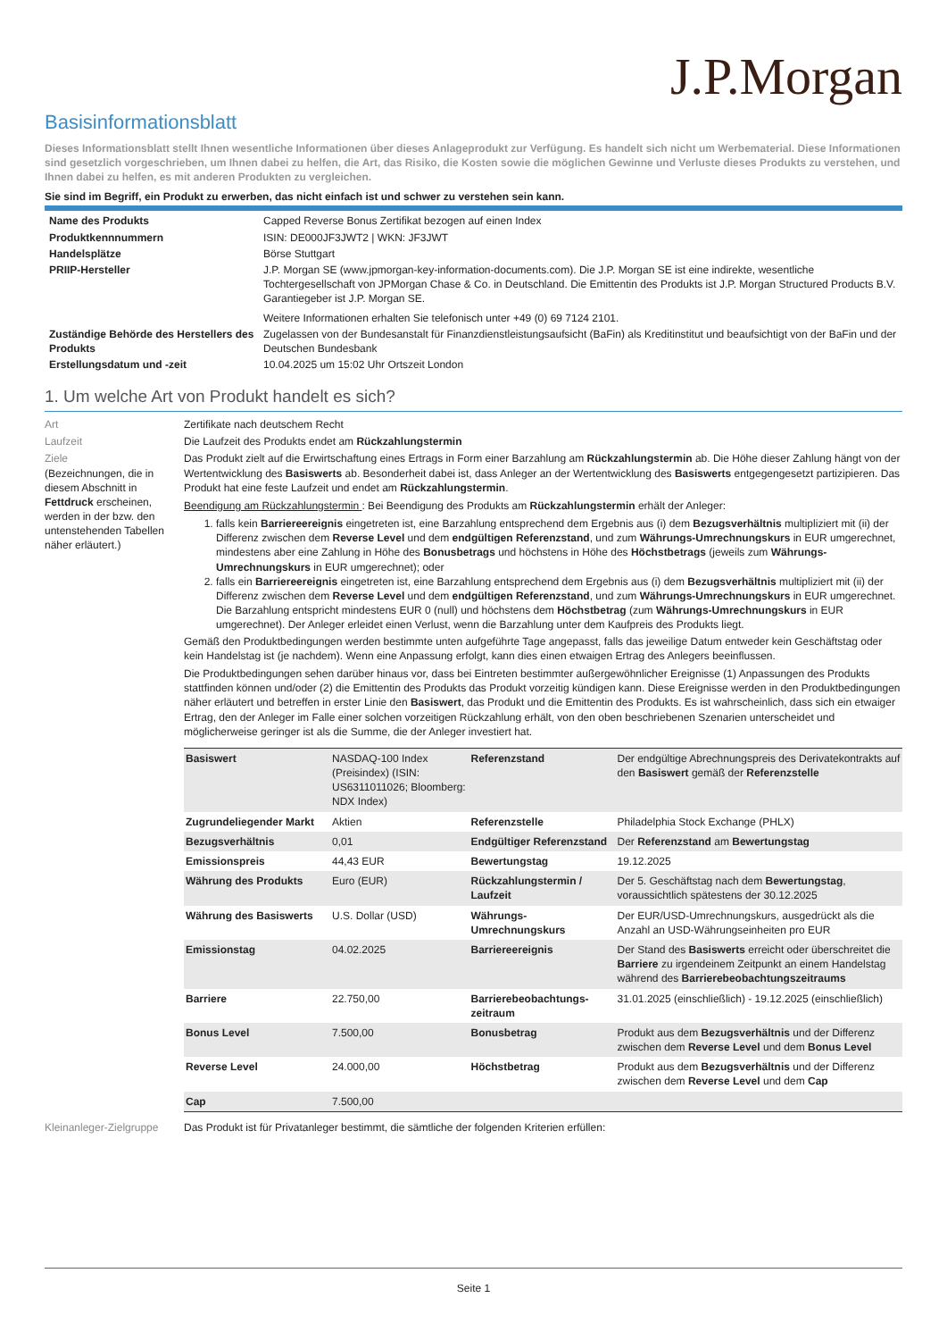J.P.Morgan
Basisinformationsblatt
Dieses Informationsblatt stellt Ihnen wesentliche Informationen über dieses Anlageprodukt zur Verfügung. Es handelt sich nicht um Werbematerial. Diese Informationen sind gesetzlich vorgeschrieben, um Ihnen dabei zu helfen, die Art, das Risiko, die Kosten sowie die möglichen Gewinne und Verluste dieses Produkts zu verstehen, und Ihnen dabei zu helfen, es mit anderen Produkten zu vergleichen.
Sie sind im Begriff, ein Produkt zu erwerben, das nicht einfach ist und schwer zu verstehen sein kann.
| Name des Produkts | Capped Reverse Bonus Zertifikat bezogen auf einen Index |
| Produktkennnummern | ISIN: DE000JF3JWT2 / WKN: JF3JWT |
| Handelsplätze | Börse Stuttgart |
| PRIIP-Hersteller | J.P. Morgan SE (www.jpmorgan-key-information-documents.com). Die J.P. Morgan SE ist eine indirekte, wesentliche Tochtergesellschaft von JPMorgan Chase & Co. in Deutschland. Die Emittentin des Produkts ist J.P. Morgan Structured Products B.V. Garantiegeber ist J.P. Morgan SE. Weitere Informationen erhalten Sie telefonisch unter +49 (0) 69 7124 2101. |
| Zuständige Behörde des Herstellers des Produkts | Zugelassen von der Bundesanstalt für Finanzdienstleistungsaufsicht (BaFin) als Kreditinstitut und beaufsichtigt von der BaFin und der Deutschen Bundesbank |
| Erstellungsdatum und -zeit | 10.04.2025 um 15:02 Uhr Ortszeit London |
1. Um welche Art von Produkt handelt es sich?
Art Zertifikate nach deutschem Recht
Laufzeit Die Laufzeit des Produkts endet am Rückzahlungstermin
Ziele
(Bezeichnungen, die in diesem Abschnitt in Fettdruck erscheinen, werden in der bzw. den untenstehenden Tabellen näher erläutert.)
Das Produkt zielt auf die Erwirtschaftung eines Ertrags in Form einer Barzahlung am Rückzahlungstermin ab. Die Höhe dieser Zahlung hängt von der Wertentwicklung des Basiswerts ab. Besonderheit dabei ist, dass Anleger an der Wertentwicklung des Basiswerts entgegengesetzt partizipieren. Das Produkt hat eine feste Laufzeit und endet am Rückzahlungstermin.
Beendigung am Rückzahlungstermin : Bei Beendigung des Produkts am Rückzahlungstermin erhält der Anleger:
1. falls kein Barriereereignis eingetreten ist, eine Barzahlung entsprechend dem Ergebnis aus (i) dem Bezugsverhältnis multipliziert mit (ii) der Differenz zwischen dem Reverse Level und dem endgültigen Referenzstand, und zum Währungs-Umrechnungskurs in EUR umgerechnet, mindestens aber eine Zahlung in Höhe des Bonusbetrags und höchstens in Höhe des Höchstbetrags (jeweils zum Währungs-Umrechnungskurs in EUR umgerechnet); oder
2. falls ein Barriereereignis eingetreten ist, eine Barzahlung entsprechend dem Ergebnis aus (i) dem Bezugsverhältnis multipliziert mit (ii) der Differenz zwischen dem Reverse Level und dem endgültigen Referenzstand, und zum Währungs-Umrechnungskurs in EUR umgerechnet. Die Barzahlung entspricht mindestens EUR 0 (null) und höchstens dem Höchstbetrag (zum Währungs-Umrechnungskurs in EUR umgerechnet). Der Anleger erleidet einen Verlust, wenn die Barzahlung unter dem Kaufpreis des Produkts liegt.
Gemäß den Produktbedingungen werden bestimmte unten aufgeführte Tage angepasst, falls das jeweilige Datum entweder kein Geschäftstag oder kein Handelstag ist (je nachdem). Wenn eine Anpassung erfolgt, kann dies einen etwaigen Ertrag des Anlegers beeinflussen.
Die Produktbedingungen sehen darüber hinaus vor, dass bei Eintreten bestimmter außergewöhnlicher Ereignisse (1) Anpassungen des Produkts stattfinden können und/oder (2) die Emittentin des Produkts das Produkt vorzeitig kündigen kann. Diese Ereignisse werden in den Produktbedingungen näher erläutert und betreffen in erster Linie den Basiswert, das Produkt und die Emittentin des Produkts. Es ist wahrscheinlich, dass sich ein etwaiger Ertrag, den der Anleger im Falle einer solchen vorzeitigen Rückzahlung erhält, von den oben beschriebenen Szenarien unterscheidet und möglicherweise geringer ist als die Summe, die der Anleger investiert hat.
| Basiswert | NASDAQ-100 Index (Preisindex) (ISIN: US6311011026; Bloomberg: NDX Index) | Referenzstand | Der endgültige Abrechnungspreis des Derivatekontrakts auf den Basiswert gemäß der Referenzstelle |
| Zugrundeliegender Markt | Aktien | Referenzstelle | Philadelphia Stock Exchange (PHLX) |
| Bezugsverhältnis | 0,01 | Endgültiger Referenzstand | Der Referenzstand am Bewertungstag |
| Emissionspreis | 44,43 EUR | Bewertungstag | 19.12.2025 |
| Währung des Produkts | Euro (EUR) | Rückzahlungstermin / Laufzeit | Der 5. Geschäftstag nach dem Bewertungstag , voraussichtlich spätestens der 30.12.2025 |
| Währung des Basiswerts | U.S. Dollar (USD) | Währungs-Umrechnungskurs | Der EUR/USD-Umrechnungskurs, ausgedrückt als die Anzahl an USD-Währungseinheiten pro EUR |
| Emissionstag | 04.02.2025 | Barriereereignis | Der Stand des Basiswerts erreicht oder überschreitet die Barriere zu irgendeinem Zeitpunkt an einem Handelstag während des Barrierebeobachtungszeitraums |
| Barriere | 22.750,00 | Barrierebeobachtungs-zeitraum | 31.01.2025 (einschließlich) - 19.12.2025 (einschließlich) |
| Bonus Level | 7.500,00 | Bonusbetrag | Produkt aus dem Bezugsverhältnis und der Differenz zwischen dem Reverse Level und dem Bonus Level |
| Reverse Level | 24.000,00 | Höchstbetrag | Produkt aus dem Bezugsverhältnis und der Differenz zwischen dem Reverse Level und dem Cap |
| Cap | 7.500,00 | | |
Kleinanleger-Zielgruppe
Das Produkt ist für Privatanleger bestimmt, die sämtliche der folgenden Kriterien erfüllen:
Seite 1